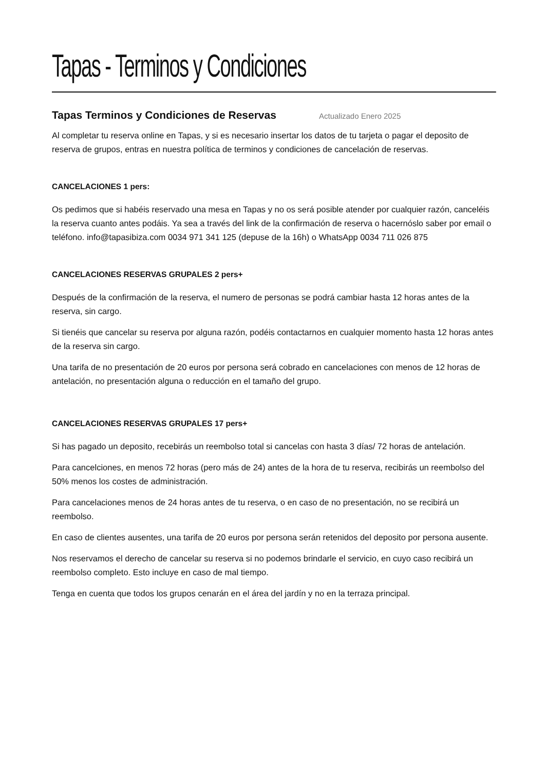Tapas - Terminos y Condiciones
Tapas Terminos y Condiciones de Reservas
Actualizado Enero 2025
Al completar tu reserva online en Tapas, y si es necesario insertar los datos de tu tarjeta o pagar el deposito de reserva de grupos, entras en nuestra política de terminos y condiciones de cancelación de reservas.
CANCELACIONES 1 pers:
Os pedimos que si habéis reservado una mesa en Tapas y no os será posible atender por cualquier razón, canceléis la reserva cuanto antes podáis. Ya sea a través del link de la confirmación de reserva o hacernóslo saber por email o teléfono. info@tapasibiza.com 0034 971 341 125 (depuse de la 16h) o WhatsApp 0034 711 026 875
CANCELACIONES RESERVAS GRUPALES 2 pers+
Después de la confirmación de la reserva, el numero de personas se podrá cambiar hasta 12 horas antes de la reserva, sin cargo.
Si tienéis que cancelar su reserva por alguna razón, podéis contactarnos en cualquier momento hasta 12 horas antes de la reserva sin cargo.
Una tarifa de no presentación de 20 euros por persona será cobrado en cancelaciones con menos de 12 horas de antelación, no presentación alguna o reducción en el tamaño del grupo.
CANCELACIONES RESERVAS GRUPALES 17 pers+
Si has pagado un deposito, recebirás un reembolso total si cancelas con hasta 3 días/ 72 horas de antelación.
Para cancelciones, en menos 72 horas (pero más de 24) antes de la hora de tu reserva, recibirás un reembolso del 50% menos los costes de administración.
Para cancelaciones menos de 24 horas antes de tu reserva, o en caso de no presentación, no se recibirá un reembolso.
En caso de clientes ausentes, una tarifa de 20 euros por persona serán retenidos del deposito por persona ausente.
Nos reservamos el derecho de cancelar su reserva si no podemos brindarle el servicio, en cuyo caso recibirá un reembolso completo. Esto incluye en caso de mal tiempo.
Tenga en cuenta que todos los grupos cenarán en el área del jardín y no en la terraza principal.